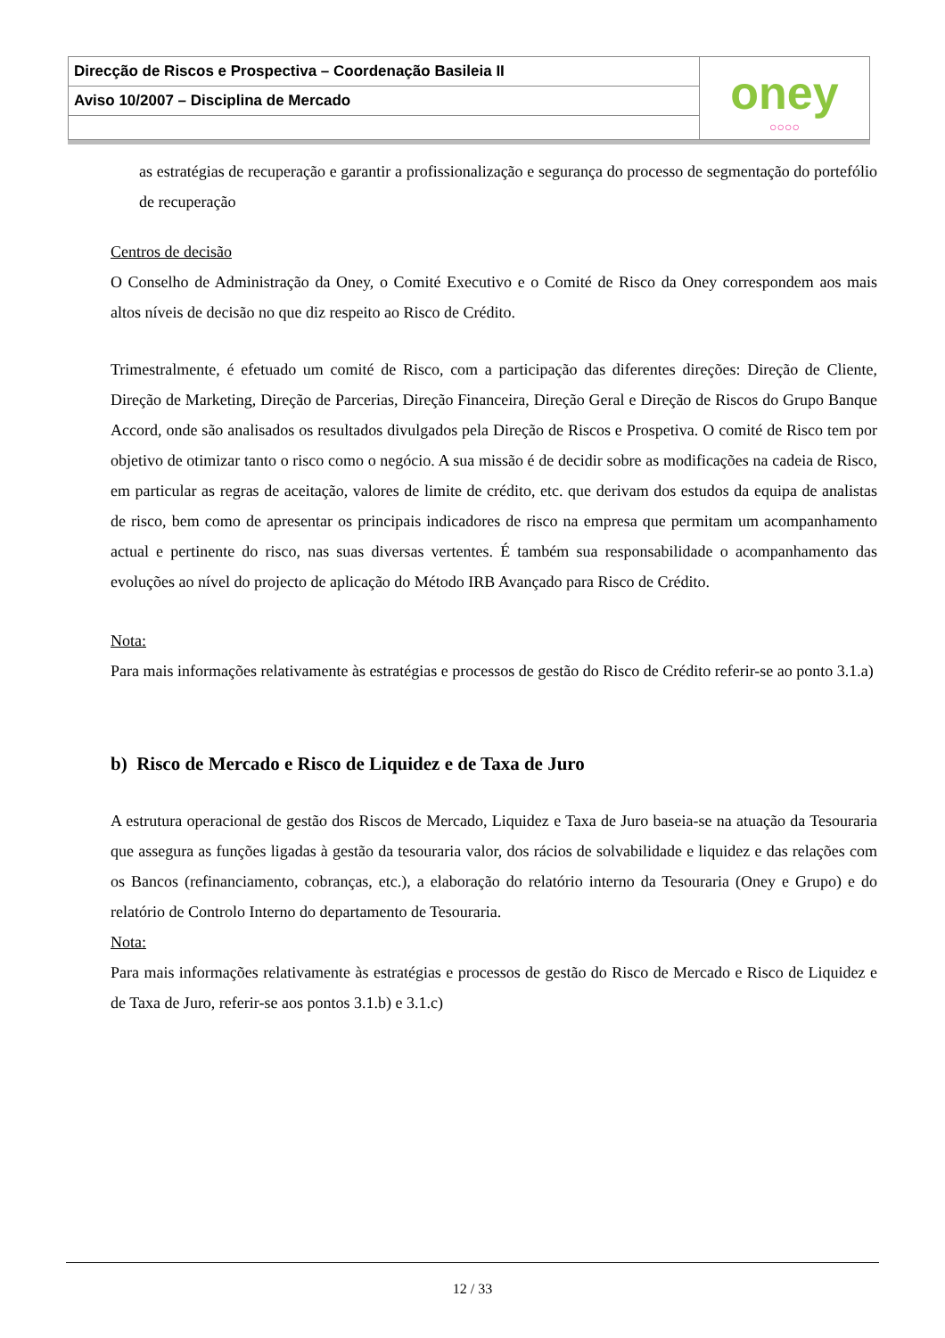Direcção de Riscos e Prospectiva – Coordenação Basileia II
Aviso 10/2007 – Disciplina de Mercado
oney
○○○○
as estratégias de recuperação e garantir a profissionalização e segurança do processo de segmentação do portefólio de recuperação
Centros de decisão
O Conselho de Administração da Oney, o Comité Executivo e o Comité de Risco da Oney correspondem aos mais altos níveis de decisão no que diz respeito ao Risco de Crédito.
Trimestralmente, é efetuado um comité de Risco, com a participação das diferentes direções: Direção de Cliente, Direção de Marketing, Direção de Parcerias, Direção Financeira, Direção Geral e Direção de Riscos do Grupo Banque Accord, onde são analisados os resultados divulgados pela Direção de Riscos e Prospetiva. O comité de Risco tem por objetivo de otimizar tanto o risco como o negócio. A sua missão é de decidir sobre as modificações na cadeia de Risco, em particular as regras de aceitação, valores de limite de crédito, etc. que derivam dos estudos da equipa de analistas de risco, bem como de apresentar os principais indicadores de risco na empresa que permitam um acompanhamento actual e pertinente do risco, nas suas diversas vertentes. É também sua responsabilidade o acompanhamento das evoluções ao nível do projecto de aplicação do Método IRB Avançado para Risco de Crédito.
Nota:
Para mais informações relativamente às estratégias e processos de gestão do Risco de Crédito referir-se ao ponto 3.1.a)
b) Risco de Mercado e Risco de Liquidez e de Taxa de Juro
A estrutura operacional de gestão dos Riscos de Mercado, Liquidez e Taxa de Juro baseia-se na atuação da Tesouraria que assegura as funções ligadas à gestão da tesouraria valor, dos rácios de solvabilidade e liquidez e das relações com os Bancos (refinanciamento, cobranças, etc.), a elaboração do relatório interno da Tesouraria (Oney e Grupo) e do relatório de Controlo Interno do departamento de Tesouraria.
Nota:
Para mais informações relativamente às estratégias e processos de gestão do Risco de Mercado e Risco de Liquidez e de Taxa de Juro, referir-se aos pontos 3.1.b) e 3.1.c)
12 / 33